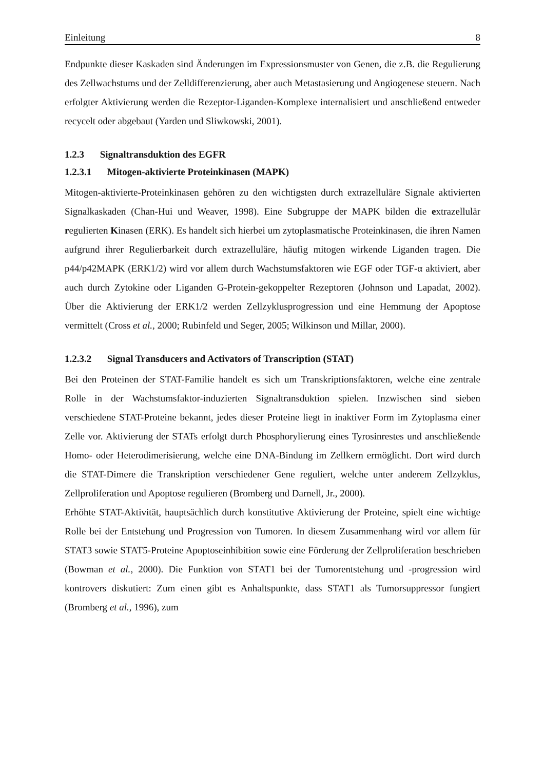Einleitung 8
Endpunkte dieser Kaskaden sind Änderungen im Expressionsmuster von Genen, die z.B. die Regulierung des Zellwachstums und der Zelldifferenzierung, aber auch Metastasierung und Angiogenese steuern. Nach erfolgter Aktivierung werden die Rezeptor-Liganden-Komplexe internalisiert und anschließend entweder recycelt oder abgebaut (Yarden und Sliwkowski, 2001).
1.2.3 Signaltransduktion des EGFR
1.2.3.1 Mitogen-aktivierte Proteinkinasen (MAPK)
Mitogen-aktivierte-Proteinkinasen gehören zu den wichtigsten durch extrazelluläre Signale aktivierten Signalkaskaden (Chan-Hui und Weaver, 1998). Eine Subgruppe der MAPK bilden die extrazellulär regulierten Kinasen (ERK). Es handelt sich hierbei um zytoplasmatische Proteinkinasen, die ihren Namen aufgrund ihrer Regulierbarkeit durch extrazelluläre, häufig mitogen wirkende Liganden tragen. Die p44/p42MAPK (ERK1/2) wird vor allem durch Wachstumsfaktoren wie EGF oder TGF-α aktiviert, aber auch durch Zytokine oder Liganden G-Protein-gekoppelter Rezeptoren (Johnson und Lapadat, 2002). Über die Aktivierung der ERK1/2 werden Zellzyklusprogression und eine Hemmung der Apoptose vermittelt (Cross et al., 2000; Rubinfeld und Seger, 2005; Wilkinson und Millar, 2000).
1.2.3.2 Signal Transducers and Activators of Transcription (STAT)
Bei den Proteinen der STAT-Familie handelt es sich um Transkriptionsfaktoren, welche eine zentrale Rolle in der Wachstumsfaktor-induzierten Signaltransduktion spielen. Inzwischen sind sieben verschiedene STAT-Proteine bekannt, jedes dieser Proteine liegt in inaktiver Form im Zytoplasma einer Zelle vor. Aktivierung der STATs erfolgt durch Phosphorylierung eines Tyrosinrestes und anschließende Homo- oder Heterodimerisierung, welche eine DNA-Bindung im Zellkern ermöglicht. Dort wird durch die STAT-Dimere die Transkription verschiedener Gene reguliert, welche unter anderem Zellzyklus, Zellproliferation und Apoptose regulieren (Bromberg und Darnell, Jr., 2000).
Erhöhte STAT-Aktivität, hauptsächlich durch konstitutive Aktivierung der Proteine, spielt eine wichtige Rolle bei der Entstehung und Progression von Tumoren. In diesem Zusammenhang wird vor allem für STAT3 sowie STAT5-Proteine Apoptoseinhibition sowie eine Förderung der Zellproliferation beschrieben (Bowman et al., 2000). Die Funktion von STAT1 bei der Tumorentstehung und -progression wird kontrovers diskutiert: Zum einen gibt es Anhaltspunkte, dass STAT1 als Tumorsuppressor fungiert (Bromberg et al., 1996), zum